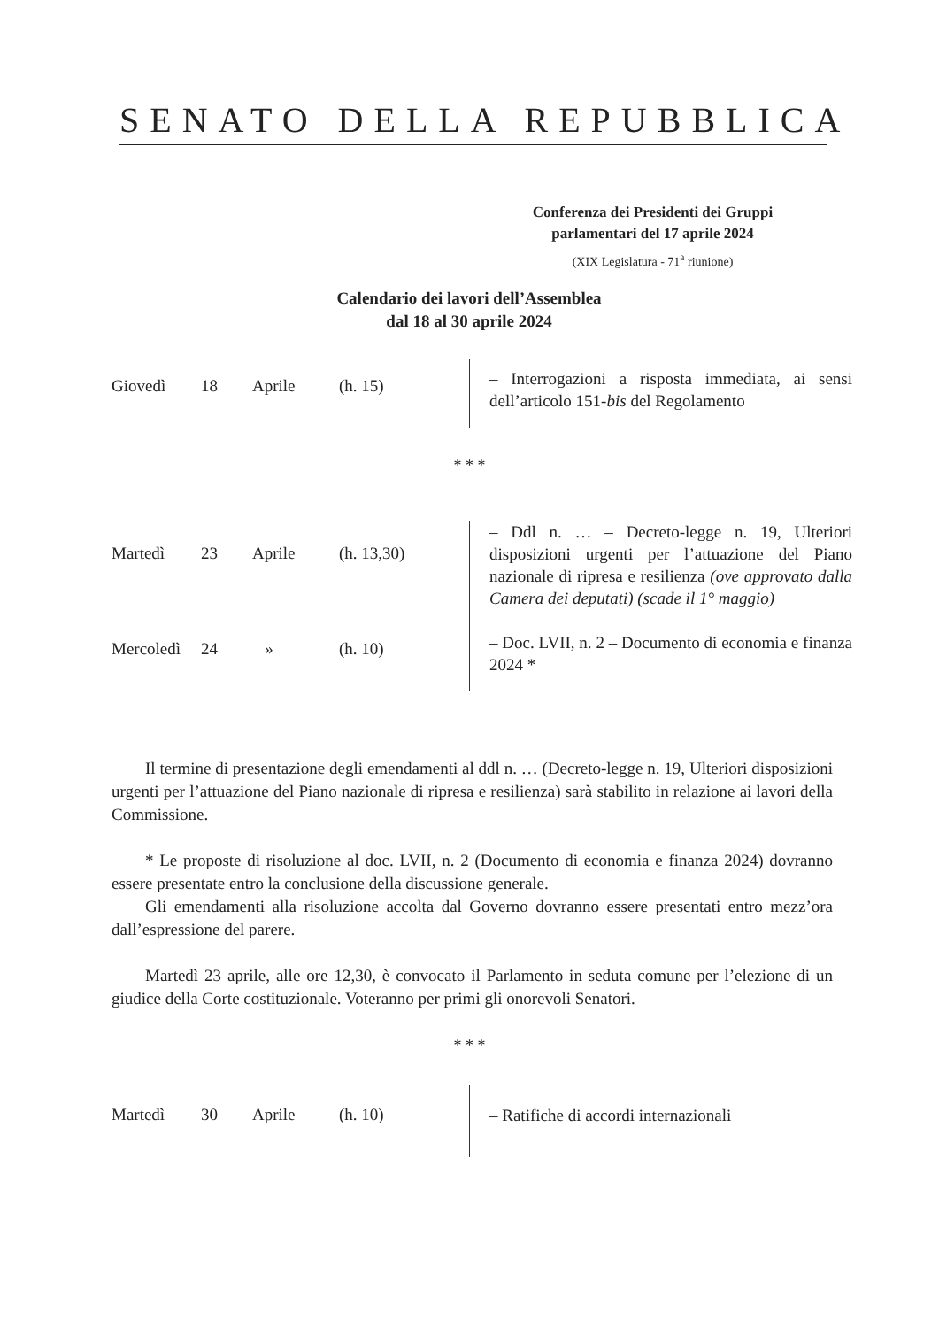SENATO DELLA REPUBBLICA
Conferenza dei Presidenti dei Gruppi
parlamentari del 17 aprile 2024
(XIX Legislatura - 71<sup>a</sup> riunione)
Calendario dei lavori dell’Assemblea
dal 18 al 30 aprile 2024
Giovedì 18 Aprile (h. 15)
– Interrogazioni a risposta immediata, ai sensi dell’articolo 151-bis del Regolamento
* * *
Martedì 23 Aprile (h. 13,30)
Mercoledì 24 » (h. 10)
– Ddl n. … – Decreto-legge n. 19, Ulteriori disposizioni urgenti per l’attuazione del Piano nazionale di ripresa e resilienza (ove approvato dalla Camera dei deputati) (scade il 1° maggio)
– Doc. LVII, n. 2 – Documento di economia e finanza 2024 *
Il termine di presentazione degli emendamenti al ddl n. … (Decreto-legge n. 19, Ulteriori disposizioni urgenti per l’attuazione del Piano nazionale di ripresa e resilienza) sarà stabilito in relazione ai lavori della Commissione.
* Le proposte di risoluzione al doc. LVII, n. 2 (Documento di economia e finanza 2024) dovranno essere presentate entro la conclusione della discussione generale.
Gli emendamenti alla risoluzione accolta dal Governo dovranno essere presentati entro mezz’ora dall’espressione del parere.
Martedì 23 aprile, alle ore 12,30, è convocato il Parlamento in seduta comune per l’elezione di un giudice della Corte costituzionale. Voteranno per primi gli onorevoli Senatori.
* * *
Martedì 30 Aprile (h. 10)
– Ratifiche di accordi internazionali